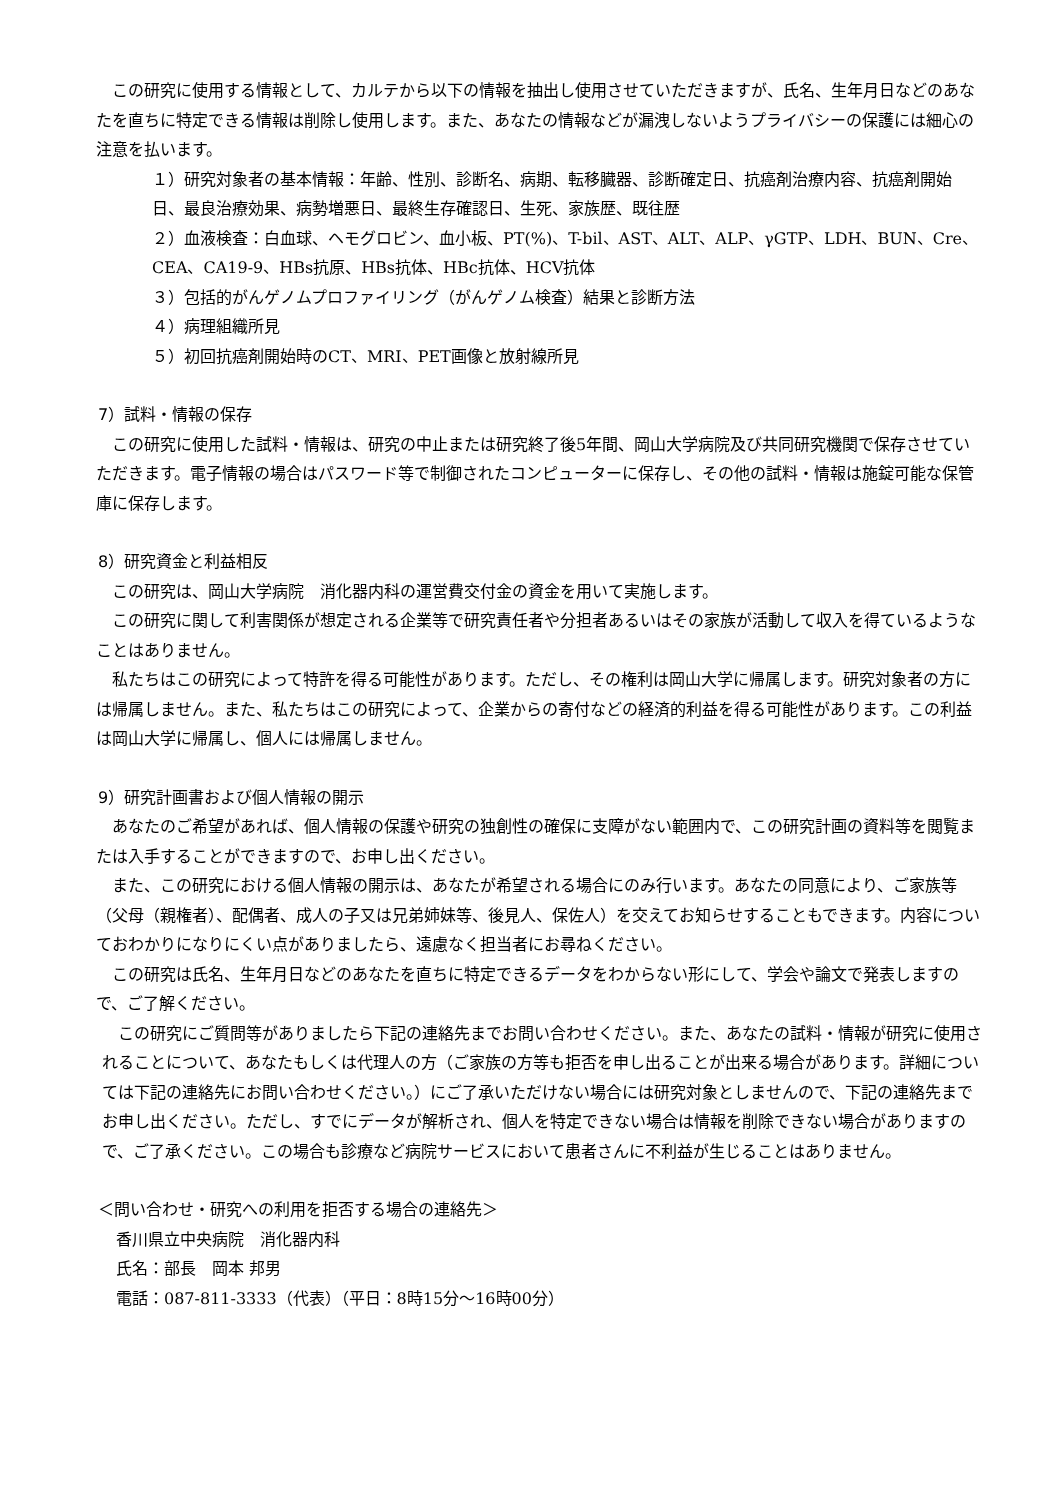この研究に使用する情報として、カルテから以下の情報を抽出し使用させていただきますが、氏名、生年月日などのあなたを直ちに特定できる情報は削除し使用します。また、あなたの情報などが漏洩しないようプライバシーの保護には細心の注意を払います。
１）研究対象者の基本情報：年齢、性別、診断名、病期、転移臓器、診断確定日、抗癌剤治療内容、抗癌剤開始日、最良治療効果、病勢増悪日、最終生存確認日、生死、家族歴、既往歴
２）血液検査：白血球、ヘモグロビン、血小板、PT(%)、T-bil、AST、ALT、ALP、γGTP、LDH、BUN、Cre、CEA、CA19-9、HBs抗原、HBs抗体、HBc抗体、HCV抗体
３）包括的がんゲノムプロファイリング（がんゲノム検査）結果と診断方法
４）病理組織所見
５）初回抗癌剤開始時のCT、MRI、PET画像と放射線所見
7）試料・情報の保存
この研究に使用した試料・情報は、研究の中止または研究終了後5年間、岡山大学病院及び共同研究機関で保存させていただきます。電子情報の場合はパスワード等で制御されたコンピューターに保存し、その他の試料・情報は施錠可能な保管庫に保存します。
8）研究資金と利益相反
この研究は、岡山大学病院　消化器内科の運営費交付金の資金を用いて実施します。
この研究に関して利害関係が想定される企業等で研究責任者や分担者あるいはその家族が活動して収入を得ているようなことはありません。
私たちはこの研究によって特許を得る可能性があります。ただし、その権利は岡山大学に帰属します。研究対象者の方には帰属しません。また、私たちはこの研究によって、企業からの寄付などの経済的利益を得る可能性があります。この利益は岡山大学に帰属し、個人には帰属しません。
9）研究計画書および個人情報の開示
あなたのご希望があれば、個人情報の保護や研究の独創性の確保に支障がない範囲内で、この研究計画の資料等を閲覧または入手することができますので、お申し出ください。
また、この研究における個人情報の開示は、あなたが希望される場合にのみ行います。あなたの同意により、ご家族等（父母（親権者）、配偶者、成人の子又は兄弟姉妹等、後見人、保佐人）を交えてお知らせすることもできます。内容についておわかりになりにくい点がありましたら、遠慮なく担当者にお尋ねください。
この研究は氏名、生年月日などのあなたを直ちに特定できるデータをわからない形にして、学会や論文で発表しますので、ご了解ください。
この研究にご質問等がありましたら下記の連絡先までお問い合わせください。また、あなたの試料・情報が研究に使用されることについて、あなたもしくは代理人の方（ご家族の方等も拒否を申し出ることが出来る場合があります。詳細については下記の連絡先にお問い合わせください。）にご了承いただけない場合には研究対象としませんので、下記の連絡先までお申し出ください。ただし、すでにデータが解析され、個人を特定できない場合は情報を削除できない場合がありますので、ご了承ください。この場合も診療など病院サービスにおいて患者さんに不利益が生じることはありません。
＜問い合わせ・研究への利用を拒否する場合の連絡先＞
香川県立中央病院　消化器内科
氏名：部長　岡本 邦男
電話：087-811-3333（代表）（平日：8時15分～16時00分）